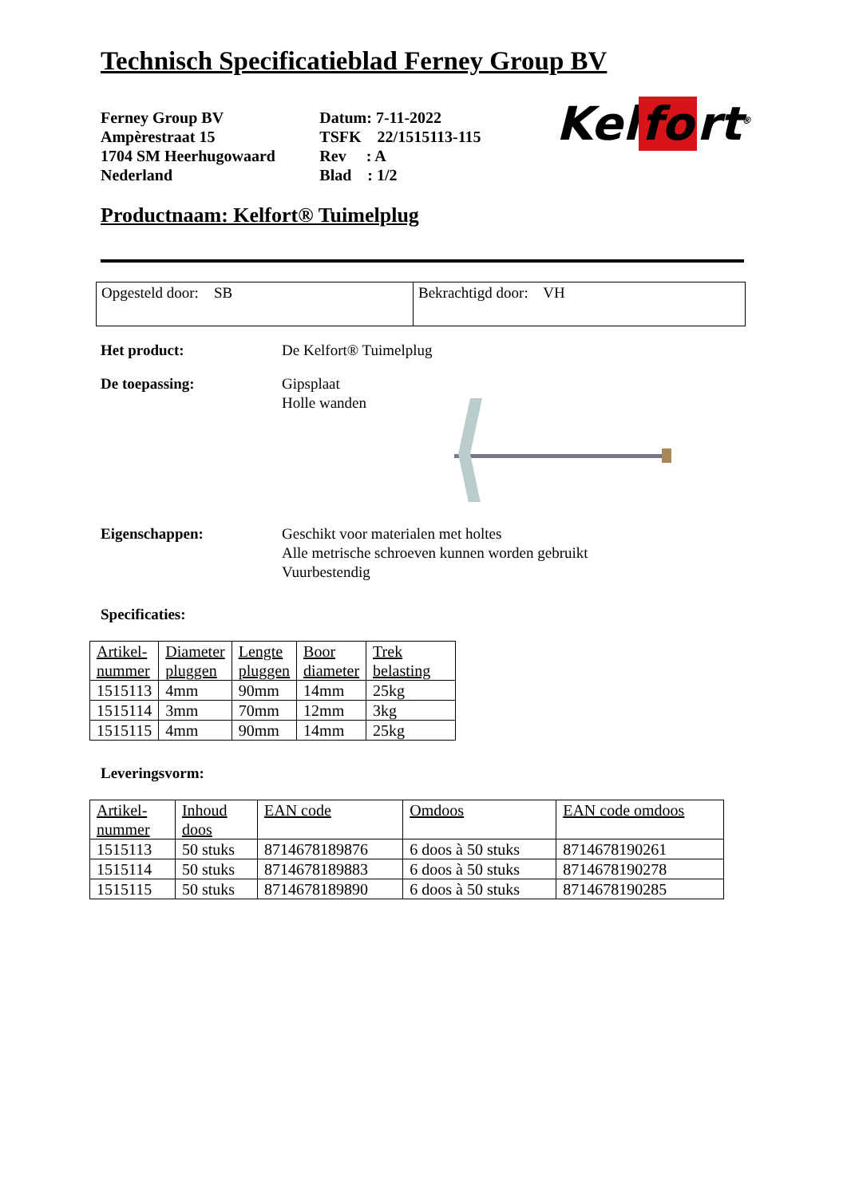Technisch Specificatieblad Ferney Group BV
Ferney Group BV
Ampèrestraat 15
1704 SM Heerhugowaard
Nederland
Datum: 7-11-2022
TSFK 22/1515113-115
Rev : A
Blad : 1/2
Kel fo rt<sup>®</sup>
Productnaam: Kelfort® Tuimelplug
Opgesteld door: SB Bekrachtigd door: VH
Het product: De Kelfort® Tuimelplug
De toepassing: Gipsplaat
Holle wanden
Eigenschappen: Geschikt voor materialen met holtes
Alle metrische schroeven kunnen worden gebruikt
Vuurbestendig
Specificaties:
| Artikel- nummer | Diameter pluggen | Lengte pluggen | Boor diameter | Trek belasting |
| --- | --- | --- | --- | --- |
| 1515113 | 4mm | 90mm | 14mm | 25kg |
| 1515114 | 3mm | 70mm | 12mm | 3kg |
| 1515115 | 4mm | 90mm | 14mm | 25kg |
Leveringsvorm:
| Artikel- nummer | Inhoud doos | EAN code | Omdoos | EAN code omdoos |
| --- | --- | --- | --- | --- |
| 1515113 | 50 stuks | 8714678189876 | 6 doos à 50 stuks | 8714678190261 |
| 1515114 | 50 stuks | 8714678189883 | 6 doos à 50 stuks | 8714678190278 |
| 1515115 | 50 stuks | 8714678189890 | 6 doos à 50 stuks | 8714678190285 |